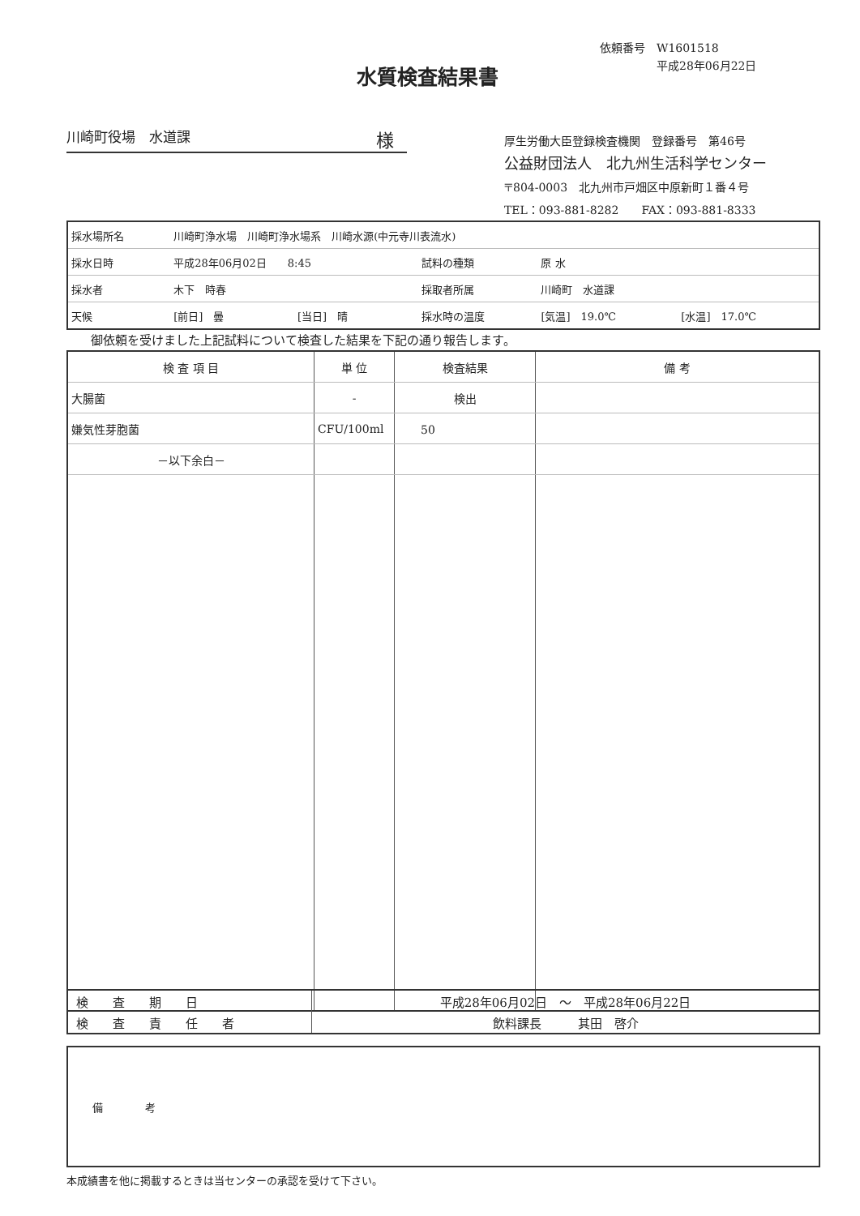依頼番号　W1601518
　　　　　平成28年06月22日
水質検査結果書
川崎町役場　水道課 様
厚生労働大臣登録検査機関　登録番号　第46号
公益財団法人　北九州生活科学センター
〒804-0003　北九州市戸畑区中原新町１番４号
TEL：093-881-8282　　FAX：093-881-8333
| 採水場所名 | 川崎町浄水場 川崎町浄水場系 川崎水源(中元寺川表流水) | | | | |
| 採水日時 | 平成28年06月02日 8:45 | | 試料の種類 | 原 水 | |
| 採水者 | 木下 時春 | | 採取者所属 | 川崎町 水道課 | |
| 天候 | [前日] 曇 | [当日] 晴 | 採水時の温度 | [気温] 19.0℃ | [水温] 17.0℃ |
御依頼を受けました上記試料について検査した結果を下記の通り報告します。
| 検 査 項 目 | 単 位 | 検査結果 | 備 考 |
| --- | --- | --- | --- |
| 大腸菌 | - | 検出 | |
| 嫌気性芽胞菌 | CFU/100ml | 50 | |
| －以下余白－ | | | |
| 検 査 期 日 | 平成28年06月02日 ～ 平成28年06月22日 |
| 検 査 責 任 者 | 飲料課長 其田 啓介 |
| 備 考 |
本成績書を他に掲載するときは当センターの承認を受けて下さい。